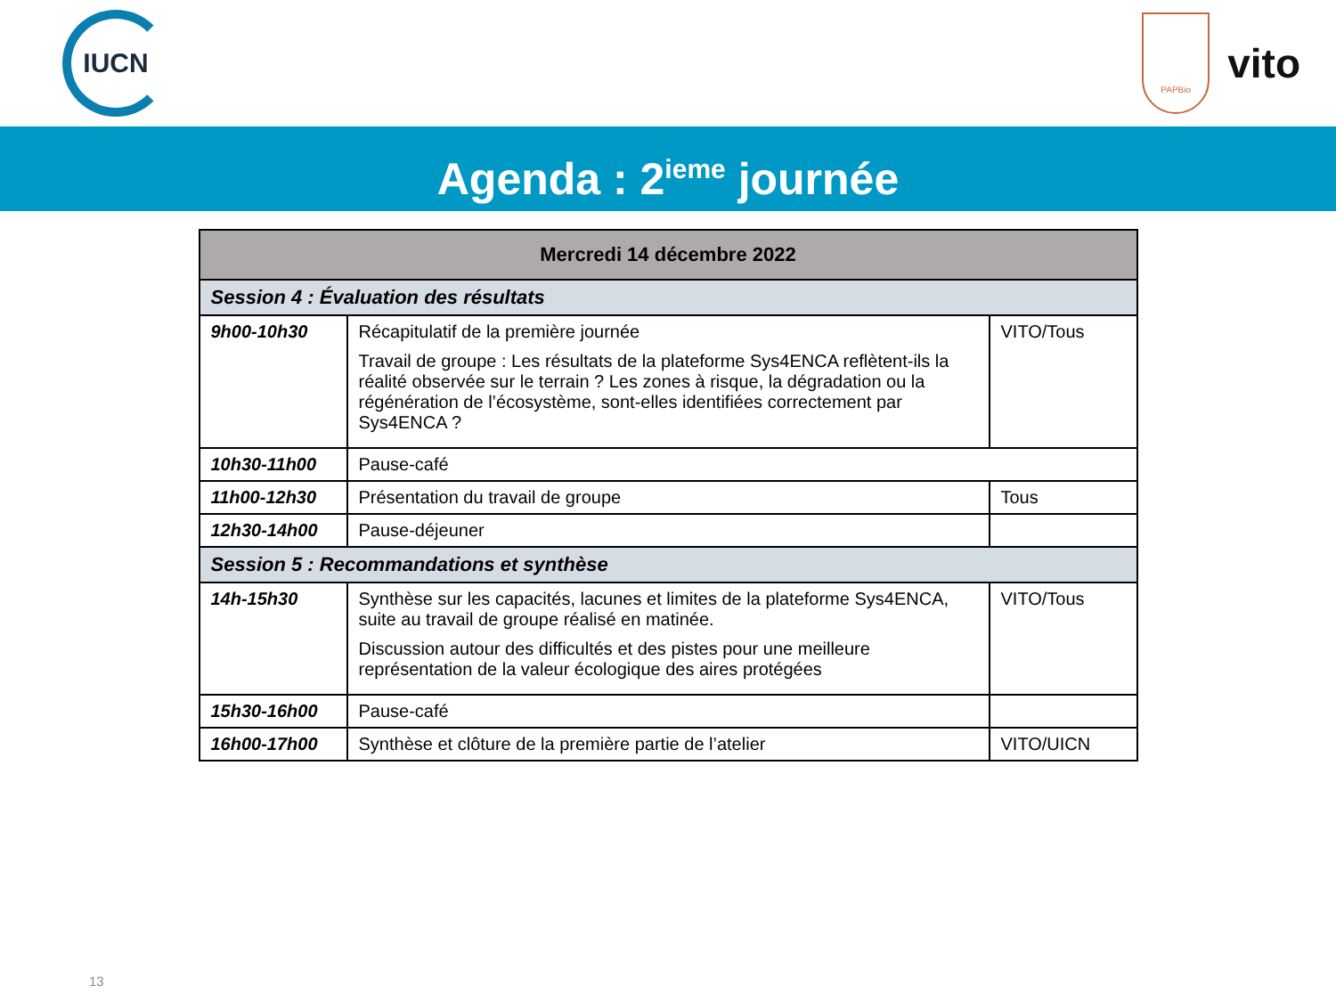IUCN
PAPBio
vito
Agenda : 2<sup>ieme</sup> journée
| Mercredi 14 décembre 2022 | | |
| --- | --- | --- |
| Session 4 : Évaluation des résultats | | |
| 9h00-10h30 | Récapitulatif de la première journée Travail de groupe : Les résultats de la plateforme Sys4ENCA reflètent-ils la réalité observée sur le terrain ? Les zones à risque, la dégradation ou la régénération de l’écosystème, sont-elles identifiées correctement par Sys4ENCA ? | VITO/Tous |
| 10h30-11h00 | Pause-café | |
| 11h00-12h30 | Présentation du travail de groupe | Tous |
| 12h30-14h00 | Pause-déjeuner | |
| Session 5 : Recommandations et synthèse | | |
| 14h-15h30 | Synthèse sur les capacités, lacunes et limites de la plateforme Sys4ENCA, suite au travail de groupe réalisé en matinée. Discussion autour des difficultés et des pistes pour une meilleure représentation de la valeur écologique des aires protégées | VITO/Tous |
| 15h30-16h00 | Pause-café | |
| 16h00-17h00 | Synthèse et clôture de la première partie de l’atelier | VITO/UICN |
13